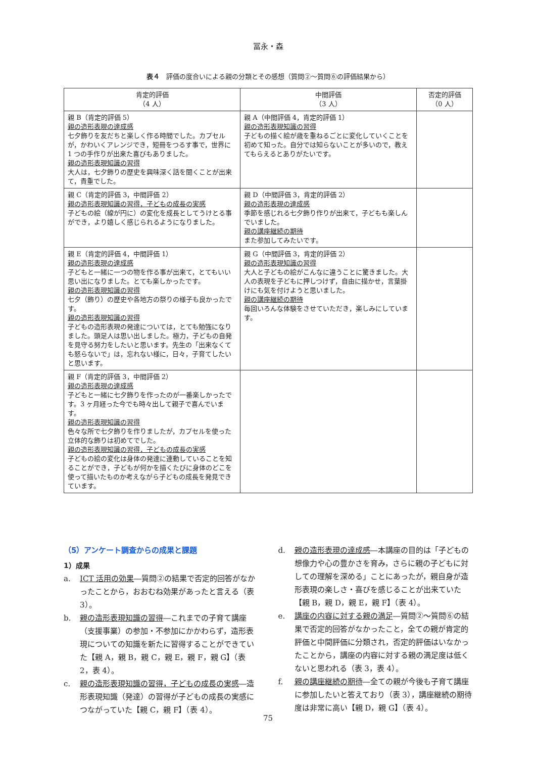冨永・森
表４　評価の度合いによる親の分類とその感想（質問②〜質問⑥の評価結果から）
| 肯定的評価 （4 人） | 中間評価 （3 人） | 否定的評価 （0 人） |
| --- | --- | --- |
| 親 B（肯定的評価 5） 親の造形表現の達成感 七夕飾りを友だちと楽しく作る時間でした。カプセルが，かわいくアレンジでき，短冊をつるす事で，世界に 1 つの手作りが出来た喜びもありました。 親の造形表現知識の習得 大人は，七夕飾りの歴史を興味深く話を聞くことが出来て，貴重でした。 | 親 A（中間評価 4，肯定的評価 1） 親の造形表現知識の習得 子どもの描く絵が歳を重ねるごとに変化していくことを初めて知った。自分では知らないことが多いので，教えてもらえるとありがたいです。 | |
| 親 C（肯定的評価 3，中間評価 2） 親の造形表現知識の習得，子どもの成長の実感 子どもの絵（線が円に）の変化を成長としてうけとる事ができ，より嬉しく感じられるようになりました。 | 親 D（中間評価 3，肯定的評価 2） 親の造形表現の達成感 季節を感じれる七夕飾り作りが出来て，子どもも楽しんでいました。 親の講座継続の期待 また参加してみたいです。 | |
| 親 E（肯定的評価 4，中間評価 1） 親の造形表現の達成感 子どもと一緒に一つの物を作る事が出来て，とてもいい思い出になりました。とても楽しかったです。 親の造形表現知識の習得 七夕（飾り）の歴史や各地方の祭りの様子も良かったです。 親の造形表現知識の習得 子どもの造形表現の発達については，とても勉強になりました。頭足人は思い出しました。極力，子どもの自発を見守る努力をしたいと思います。先生の「出来なくても怒らないで」は，忘れない様に，日々，子育てしたいと思います。 | 親 G（中間評価 3，肯定的評価 2） 親の造形表現知識の習得 大人と子どもの絵がこんなに違うことに驚きました。大人の表現を子どもに押しつけず，自由に描かせ，言葉掛けにも気を付けようと思いました。 親の講座継続の期待 毎回いろんな体験をさせていただき，楽しみにしています。 | |
| 親 F（肯定的評価 3，中間評価 2） 親の造形表現の達成感 子どもと一緒に七夕飾りを作ったのが一番楽しかったです。3 ヶ月経った今でも時々出して親子で喜んでいます。 親の造形表現知識の習得 色々な所で七夕飾りを作りましたが，カプセルを使った立体的な飾りは初めてでした。 親の造形表現知識の習得，子どもの成長の実感 子どもの絵の変化は身体の発達に連動していることを知ることができ，子どもが何かを描くたびに身体のどこを使って描いたものか考えながら子どもの成長を発見できています。 | | |
（5）アンケート調査からの成果と課題
1）成果
a. ICT 活用の効果―質問②の結果で否定的回答がなかったことから，おおむね効果があったと言える（表 3）。
b. 親の造形表現知識の習得―これまでの子育て講座（支援事業）の参加・不参加にかかわらず，造形表現についての知識を新たに習得することができていた【親 A，親 B，親 C，親 E，親 F，親 G】（表 2，表 4）。
c. 親の造形表現知識の習得，子どもの成長の実感―造形表現知識（発達）の習得が子どもの成長の実感につながっていた【親 C，親 F】（表 4）。
d. 親の造形表現の達成感―本講座の目的は「子どもの想像力や心の豊かさを育み，さらに親の子どもに対しての理解を深める」ことにあったが，親自身が造形表現の楽しさ・喜びを感じることが出来ていた【親 B，親 D，親 E，親 F】（表 4）。
e. 講座の内容に対する親の満足―質問②〜質問⑥の結果で否定的回答がなかったこと，全ての親が肯定的評価と中間評価に分類され，否定的評価はいなかったことから，講座の内容に対する親の満足度は低くないと思われる（表 3，表 4）。
f. 親の講座継続の期待―全ての親が今後も子育て講座に参加したいと答えており（表 3），講座継続の期待度は非常に高い【親 D，親 G】（表 4）。
75